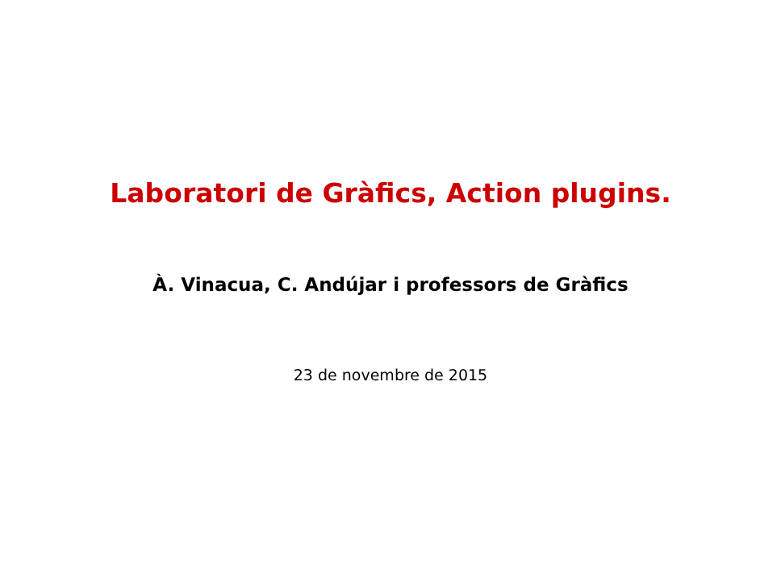Laboratori de Gràfics, Action plugins.
À. Vinacua, C. Andújar i professors de Gràfics
23 de novembre de 2015